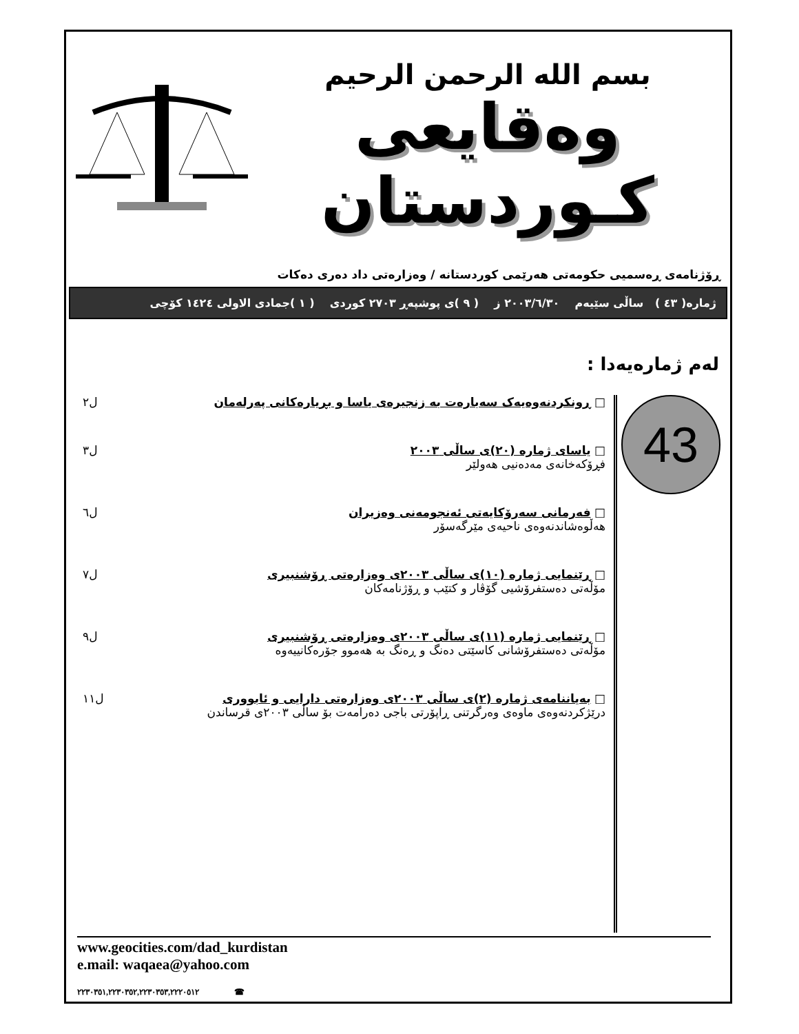بسم الله الرحمن الرحيم
وەقایعی کـوردستان
ڕۆژنامەی ڕەسمیی حکومەتی هەرێمی کوردستانە / وەزارەتی داد دەری دەکات
ژمارە( ٤٣ ) ساڵی سێیەم ٢٠٠٣/٦/٣٠ ز ( ٩ )ی پوشپەڕ ٢٧٠٣ کوردی ( ١ )جمادی الاولی ١٤٢٤ کۆچی
لەم ژمارەیەدا :
43
□ ڕونکردنەوەیەک سەبارەت بە زنجیرەی یاسا و بڕیارەکانی پەرلەمان
ل٢
□ یاسای ژمارە (٢٠)ی ساڵی ٢٠٠٣
فڕۆکەخانەی مەدەنیی هەولێر
ل٣
□ فەرمانی سەرۆکایەتی ئەنجومەنی وەزیران
هەڵوەشاندنەوەی ناحیەی مێرگەسۆر
ل٦
□ ڕێنمایی ژمارە (١٠)ی ساڵی ٢٠٠٣ی وەزارەتی ڕۆشنبیری
مۆڵەتی دەستفرۆشیی گۆڤار و کتێب و ڕۆژنامەکان
ل٧
□ ڕێنمایی ژمارە (١١)ی ساڵی ٢٠٠٣ی وەزارەتی ڕۆشنبیری
مۆڵەتی دەستفرۆشانی کاسێتی دەنگ و ڕەنگ بە هەموو جۆرەکانییەوە
ل٩
□ بەیاننامەی ژمارە (٢)ی ساڵی ٢٠٠٣ی وەزارەتی دارایی و ئابووری
درێژکردنەوەی ماوەی وەرگرتنی ڕاپۆرتی باجی دەرامەت بۆ ساڵی ٢٠٠٣ی قرساندن
ل١١
www.geocities.com/dad_kurdistan
e.mail: waqaea@yahoo.com
٢٢٣٠٣٥١,٢٢٣٠٣٥٢,٢٢٣٠٣٥٣,٢٢٢٠٥١٢ ☎